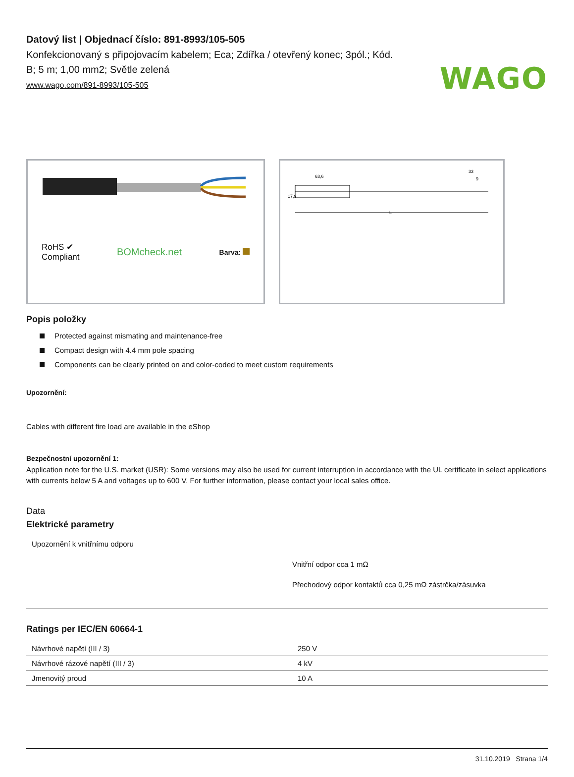WAGO
Datový list | Objednací číslo: 891-8993/105-505
Konfekcionovaný s připojovacím kabelem; Eca; Zdířka / otevřený konec; 3pól.; Kód. B; 5 m; 1,00 mm2; Světle zelená
www.wago.com/891-8993/105-505
RoHS ✔
Compliant
BOMcheck.net
Barva:
63,6
33
9
L
17,9
Popis položky
Protected against mismating and maintenance-free
Compact design with 4.4 mm pole spacing
Components can be clearly printed on and color-coded to meet custom requirements
Upozornění:
Cables with different fire load are available in the eShop
Bezpečnostní upozornění 1:
Application note for the U.S. market (USR): Some versions may also be used for current interruption in accordance with the UL certificate in select applications with currents below 5 A and voltages up to 600 V. For further information, please contact your local sales office.
Data
Elektrické parametry
Upozornění k vnitřnímu odporu
Vnitřní odpor cca 1 mΩ
Přechodový odpor kontaktů cca 0,25 mΩ zástrčka/zásuvka
Ratings per IEC/EN 60664-1
| Návrhové napětí (III / 3) | 250 V |
| Návrhové rázové napětí (III / 3) | 4 kV |
| Jmenovitý proud | 10 A |
31.10.2019 Strana 1/4